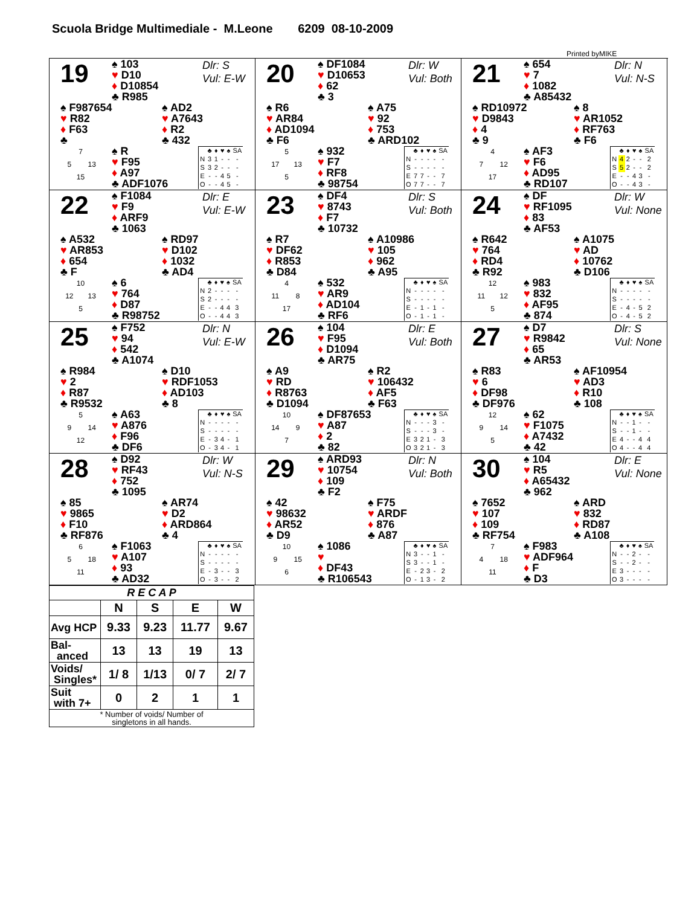Scuola Bridge Multimediale - M.Leone 6209 08-10-2009
Printed byMIKE
19
♠ 103
♥ D10
♦ D10854
♣ R985
Dlr: S
Vul: E-W
♠ F987654
♥ R82
♦ F63
♣
♠ AD2
♥ A7643
♦ R2
♣ 432
7
5 13
15
♠ R
♥ F95
♦ A97
♣ ADF1076
| | ♣ | ♦ | ♥ | ♠ | SA |
| N | 3 | 1 | - | - | - |
| S | 3 | 2 | - | - | - |
| E | - | - | 4 | 5 | - |
| O | - | - | 4 | 5 | - |
20
♠ DF1084
♥ D10653
♦ 62
♣ 3
Dlr: W
Vul: Both
♠ R6
♥ AR84
♦ AD1094
♣ F6
♠ A75
♥ 92
♦ 753
♣ ARD102
5
17 13
5
♠ 932
♥ F7
♦ RF8
♣ 98754
| | ♣ | ♦ | ♥ | ♠ | SA |
| N | - | - | - | - | - |
| S | - | - | - | - | - |
| E | 7 | 7 | - | - | 7 |
| O | 7 | 7 | - | - | 7 |
21
♠ 654
♥ 7
♦ 1082
♣ A85432
Dlr: N
Vul: N-S
♠ RD10972
♥ D9843
♦ 4
♣ 9
♠ 8
♥ AR1052
♦ RF763
♣ F6
4
7 12
17
♠ AF3
♥ F6
♦ AD95
♣ RD107
| | ♣ | ♦ | ♥ | ♠ | SA |
| N | 4 | 2 | - | - | 2 |
| S | 5 | 2 | - | - | 2 |
| E | - | - | 4 | 3 | - |
| O | - | - | 4 | 3 | - |
22
♠ F1084
♥ F9
♦ ARF9
♣ 1063
Dlr: E
Vul: E-W
♠ A532
♥ AR853
♦ 654
♣ F
♠ RD97
♥ D102
♦ 1032
♣ AD4
10
12 13
5
♠ 6
♥ 764
♦ D87
♣ R98752
| | ♣ | ♦ | ♥ | ♠ | SA |
| N | 2 | - | - | - | - |
| S | 2 | - | - | - | - |
| E | - | - | 4 | 4 | 3 |
| O | - | - | 4 | 4 | 3 |
23
♠ DF4
♥ 8743
♦ F7
♣ 10732
Dlr: S
Vul: Both
♠ R7
♥ DF62
♦ R853
♣ D84
♠ A10986
♥ 105
♦ 962
♣ A95
4
11 8
17
♠ 532
♥ AR9
♦ AD104
♣ RF6
| | ♣ | ♦ | ♥ | ♠ | SA |
| N | - | - | - | - | - |
| S | - | - | - | - | - |
| E | - | 1 | - | 1 | - |
| O | - | 1 | - | 1 | - |
24
♠ DF
♥ RF1095
♦ 83
♣ AF53
Dlr: W
Vul: None
♠ R642
♥ 764
♦ RD4
♣ R92
♠ A1075
♥ AD
♦ 10762
♣ D106
12
11 12
5
♠ 983
♥ 832
♦ AF95
♣ 874
| | ♣ | ♦ | ♥ | ♠ | SA |
| N | - | - | - | - | - |
| S | - | - | - | - | - |
| E | - | 4 | - | 5 | 2 |
| O | - | 4 | - | 5 | 2 |
25
♠ F752
♥ 94
♦ 542
♣ A1074
Dlr: N
Vul: E-W
♠ R984
♥ 2
♦ R87
♣ R9532
♠ D10
♥ RDF1053
♦ AD103
♣ 8
5
9 14
12
♠ A63
♥ A876
♦ F96
♣ DF6
| | ♣ | ♦ | ♥ | ♠ | SA |
| N | - | - | - | - | - |
| S | - | - | - | - | - |
| E | - | 3 | 4 | - | 1 |
| O | - | 3 | 4 | - | 1 |
26
♠ 104
♥ F95
♦ D1094
♣ AR75
Dlr: E
Vul: Both
♠ A9
♥ RD
♦ R8763
♣ D1094
♠ R2
♥ 106432
♦ AF5
♣ F63
10
14 9
7
♠ DF87653
♥ A87
♦ 2
♣ 82
| | ♣ | ♦ | ♥ | ♠ | SA |
| N | - | - | - | 3 | - |
| S | - | - | - | 3 | - |
| E | 3 | 2 | 1 | - | 3 |
| O | 3 | 2 | 1 | - | 3 |
27
♠ D7
♥ R9842
♦ 65
♣ AR53
Dlr: S
Vul: None
♠ R83
♥ 6
♦ DF98
♣ DF976
♠ AF10954
♥ AD3
♦ R10
♣ 108
12
9 14
5
♠ 62
♥ F1075
♦ A7432
♣ 42
| | ♣ | ♦ | ♥ | ♠ | SA |
| N | - | - | 1 | - | - |
| S | - | - | 1 | - | - |
| E | 4 | - | - | 4 | 4 |
| O | 4 | - | - | 4 | 4 |
28
♠ D92
♥ RF43
♦ 752
♣ 1095
Dlr: W
Vul: N-S
♠ 85
♥ 9865
♦ F10
♣ RF876
♠ AR74
♥ D2
♦ ARD864
♣ 4
6
5 18
11
♠ F1063
♥ A107
♦ 93
♣ AD32
| | ♣ | ♦ | ♥ | ♠ | SA |
| N | - | - | - | - | - |
| S | - | - | - | - | - |
| E | - | 3 | - | - | 3 |
| O | - | 3 | - | - | 2 |
29
♠ ARD93
♥ 10754
♦ 109
♣ F2
Dlr: N
Vul: Both
♠ 42
♥ 98632
♦ AR52
♣ D9
♠ F75
♥ ARDF
♦ 876
♣ A87
10
9 15
6
♠ 1086
♥
♦ DF43
♣ R106543
| | ♣ | ♦ | ♥ | ♠ | SA |
| N | 3 | - | - | 1 | - |
| S | 3 | - | - | 1 | - |
| E | - | 2 | 3 | - | 2 |
| O | - | 1 | 3 | - | 2 |
30
♠ 104
♥ R5
♦ A65432
♣ 962
Dlr: E
Vul: None
♠ 7652
♥ 107
♦ 109
♣ RF754
♠ ARD
♥ 832
♦ RD87
♣ A108
7
4 18
11
♠ F983
♥ ADF964
♦ F
♣ D3
| | ♣ | ♦ | ♥ | ♠ | SA |
| N | - | - | 2 | - | - |
| S | - | - | 2 | - | - |
| E | 3 | - | - | - | - |
| O | 3 | - | - | - | - |
| R E C A P | | | | |
| --- | --- | --- | --- | --- |
| | N | S | E | W |
| Avg HCP | 9.33 | 9.23 | 11.77 | 9.67 |
| Bal- anced | 13 | 13 | 19 | 13 |
| Voids/ Singles* | 1/ 8 | 1/13 | 0/ 7 | 2/ 7 |
| Suit with 7+ | 0 | 2 | 1 | 1 |
| * Number of voids/ Number of singletons in all hands. | | | | |